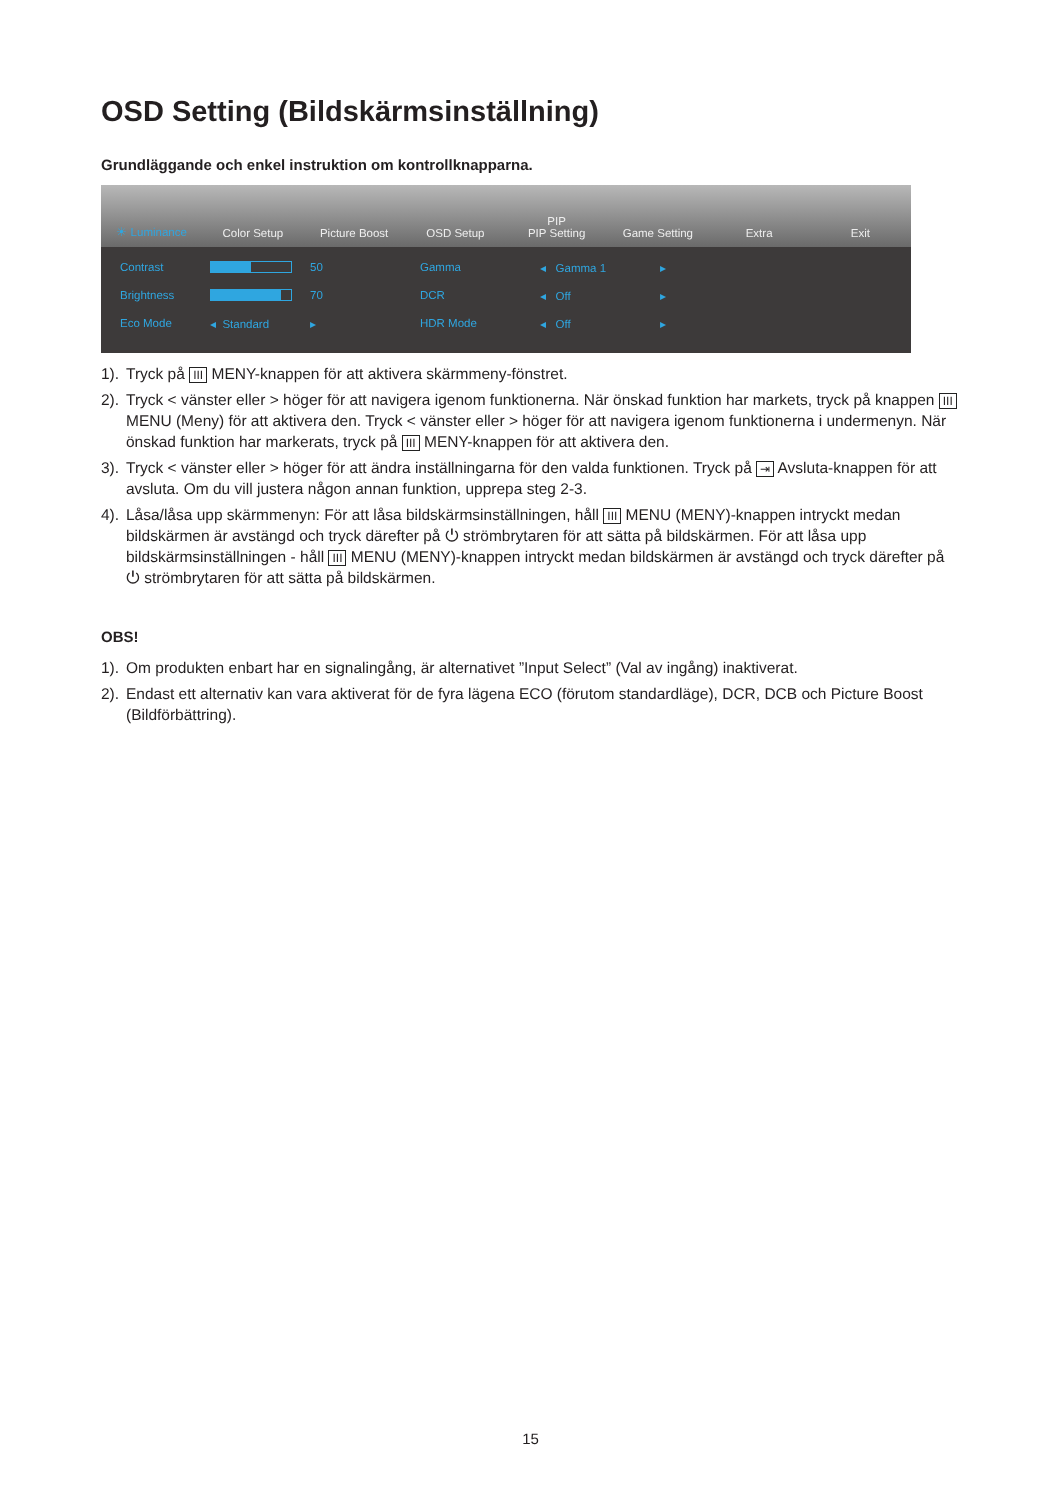OSD Setting (Bildskärmsinställning)
Grundläggande och enkel instruktion om kontrollknapparna.
☀ Luminance
Color Setup
Picture Boost
OSD Setup
PIP
PIP Setting
Game Setting
Extra
Exit
Contrast
50
Gamma
◂ Gamma 1
▸
Brightness
70
DCR
◂ Off
▸
Eco Mode
◂ Standard
▸
HDR Mode
◂ Off
▸
1). Tryck på III MENY-knappen för att aktivera skärmmeny-fönstret.
2). Tryck < vänster eller > höger för att navigera igenom funktionerna. När önskad funktion har markets, tryck på knappen III MENU (Meny) för att aktivera den. Tryck < vänster eller > höger för att navigera igenom funktionerna i undermenyn. När önskad funktion har markerats, tryck på III MENY-knappen för att aktivera den.
3). Tryck < vänster eller > höger för att ändra inställningarna för den valda funktionen. Tryck på ⇥ Avsluta-knappen för att avsluta. Om du vill justera någon annan funktion, upprepa steg 2-3.
4). Låsa/låsa upp skärmmenyn: För att låsa bildskärmsinställningen, håll III MENU (MENY)-knappen intryckt medan bildskärmen är avstängd och tryck därefter på ⏻ strömbrytaren för att sätta på bildskärmen. För att låsa upp bildskärmsinställningen - håll III MENU (MENY)-knappen intryckt medan bildskärmen är avstängd och tryck därefter på ⏻ strömbrytaren för att sätta på bildskärmen.
OBS!
1). Om produkten enbart har en signalingång, är alternativet ”Input Select” (Val av ingång) inaktiverat.
2). Endast ett alternativ kan vara aktiverat för de fyra lägena ECO (förutom standardläge), DCR, DCB och Picture Boost (Bildförbättring).
15